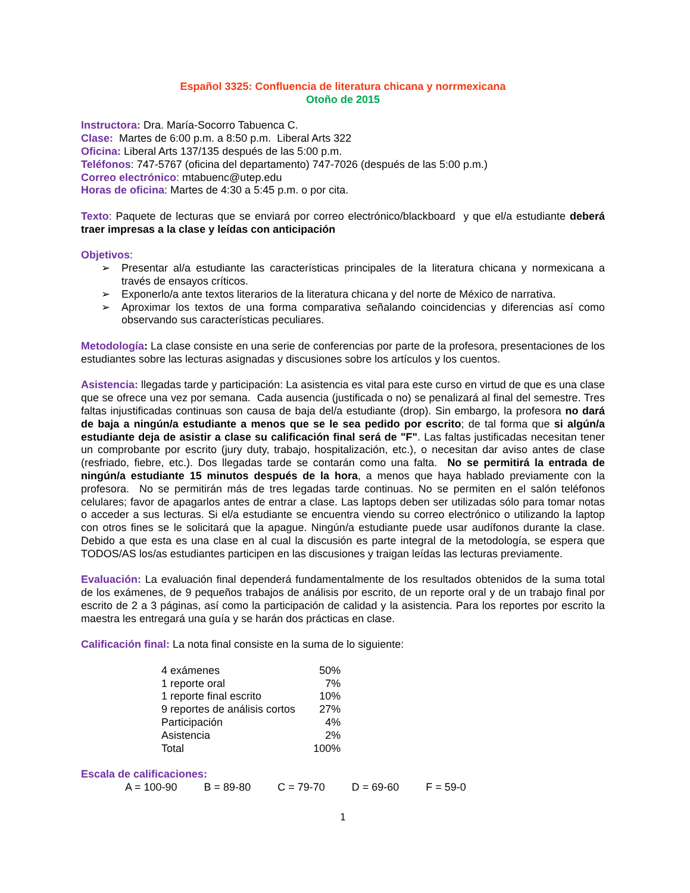Español 3325: Confluencia de literatura chicana y norrmexicana
Otoño de 2015
Instructora: Dra. María-Socorro Tabuenca C.
Clase: Martes de 6:00 p.m. a 8:50 p.m. Liberal Arts 322
Oficina: Liberal Arts 137/135 después de las 5:00 p.m.
Teléfonos: 747-5767 (oficina del departamento) 747-7026 (después de las 5:00 p.m.)
Correo electrónico: mtabuenc@utep.edu
Horas de oficina: Martes de 4:30 a 5:45 p.m. o por cita.
Texto: Paquete de lecturas que se enviará por correo electrónico/blackboard y que el/a estudiante deberá traer impresas a la clase y leídas con anticipación
Objetivos:
➢ Presentar al/a estudiante las características principales de la literatura chicana y normexicana a través de ensayos críticos.
➢ Exponerlo/a ante textos literarios de la literatura chicana y del norte de México de narrativa.
➢ Aproximar los textos de una forma comparativa señalando coincidencias y diferencias así como observando sus características peculiares.
Metodología: La clase consiste en una serie de conferencias por parte de la profesora, presentaciones de los estudiantes sobre las lecturas asignadas y discusiones sobre los artículos y los cuentos.
Asistencia: llegadas tarde y participación: La asistencia es vital para este curso en virtud de que es una clase que se ofrece una vez por semana. Cada ausencia (justificada o no) se penalizará al final del semestre. Tres faltas injustificadas continuas son causa de baja del/a estudiante (drop). Sin embargo, la profesora no dará de baja a ningún/a estudiante a menos que se le sea pedido por escrito; de tal forma que si algún/a estudiante deja de asistir a clase su calificación final será de "F". Las faltas justificadas necesitan tener un comprobante por escrito (jury duty, trabajo, hospitalización, etc.), o necesitan dar aviso antes de clase (resfriado, fiebre, etc.). Dos llegadas tarde se contarán como una falta. No se permitirá la entrada de ningún/a estudiante 15 minutos después de la hora, a menos que haya hablado previamente con la profesora. No se permitirán más de tres legadas tarde continuas. No se permiten en el salón teléfonos celulares; favor de apagarlos antes de entrar a clase. Las laptops deben ser utilizadas sólo para tomar notas o acceder a sus lecturas. Si el/a estudiante se encuentra viendo su correo electrónico o utilizando la laptop con otros fines se le solicitará que la apague. Ningún/a estudiante puede usar audífonos durante la clase. Debido a que esta es una clase en al cual la discusión es parte integral de la metodología, se espera que TODOS/AS los/as estudiantes participen en las discusiones y traigan leídas las lecturas previamente.
Evaluación: La evaluación final dependerá fundamentalmente de los resultados obtenidos de la suma total de los exámenes, de 9 pequeños trabajos de análisis por escrito, de un reporte oral y de un trabajo final por escrito de 2 a 3 páginas, así como la participación de calidad y la asistencia. Para los reportes por escrito la maestra les entregará una guía y se harán dos prácticas en clase.
Calificación final: La nota final consiste en la suma de lo siguiente:
| 4 exámenes | 50% |
| 1 reporte oral | 7% |
| 1 reporte final escrito | 10% |
| 9 reportes de análisis cortos | 27% |
| Participación | 4% |
| Asistencia | 2% |
| Total | 100% |
Escala de calificaciones:
A = 100-90 B = 89-80 C = 79-70 D = 69-60 F = 59-0
1